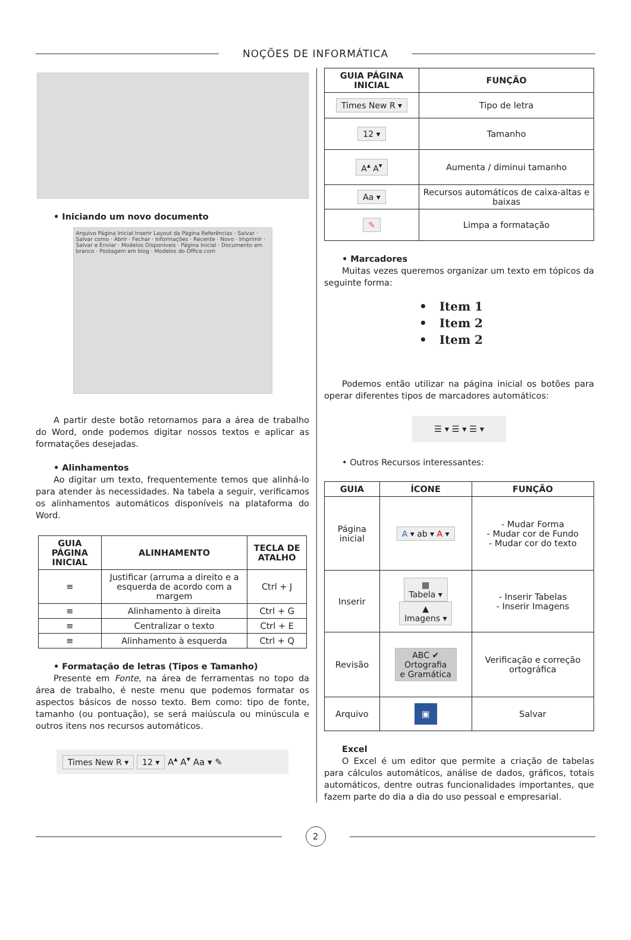NOÇÕES DE INFORMÁTICA
• Iniciando um novo documento
Arquivo Página Inicial Inserir Layout da Página Referências · Salvar · Salvar como · Abrir · Fechar · Informações · Recente · Novo · Imprimir · Salvar e Enviar · Modelos Disponíveis · Página Inicial · Documento em branco · Postagem em blog · Modelos do Office.com
A partir deste botão retornamos para a área de trabalho do Word, onde podemos digitar nossos textos e aplicar as formatações desejadas.
• Alinhamentos
Ao digitar um texto, frequentemente temos que alinhá-lo para atender às necessidades. Na tabela a seguir, verificamos os alinhamentos automáticos disponíveis na plataforma do Word.
| GUIA PÁGINA INICIAL | ALINHAMENTO | TECLA DE ATALHO |
| --- | --- | --- |
| ≡ | Justificar (arruma a direito e a esquerda de acordo com a margem | Ctrl + J |
| ≡ | Alinhamento à direita | Ctrl + G |
| ≡ | Centralizar o texto | Ctrl + E |
| ≡ | Alinhamento à esquerda | Ctrl + Q |
• Formatação de letras (Tipos e Tamanho)
Presente em Fonte, na área de ferramentas no topo da área de trabalho, é neste menu que podemos formatar os aspectos básicos de nosso texto. Bem como: tipo de fonte, tamanho (ou pontuação), se será maiúscula ou minúscula e outros itens nos recursos automáticos.
Times New R ▾ 12 ▾ A<sup>▴</sup> A<sup>▾</sup> Aa ▾ ✎
| GUIA PÁGINA INICIAL | FUNÇÃO |
| --- | --- |
| Times New R ▾ | Tipo de letra |
| 12 ▾ | Tamanho |
| A<sup>▴</sup> A<sup>▾</sup> | Aumenta / diminui tamanho |
| Aa ▾ | Recursos automáticos de caixa-altas e baixas |
| ✎ | Limpa a formatação |
• Marcadores
Muitas vezes queremos organizar um texto em tópicos da seguinte forma:
• Item 1
• Item 2
• Item 2
Podemos então utilizar na página inicial os botões para operar diferentes tipos de marcadores automáticos:
☰ ▾ ☰ ▾ ☰ ▾
• Outros Recursos interessantes:
| GUIA | ÍCONE | FUNÇÃO |
| --- | --- | --- |
| Página inicial | A ▾ ab ▾ A ▾ | - Mudar Forma - Mudar cor de Fundo - Mudar cor do texto |
| Inserir | ▦ Tabela ▾ ▲ Imagens ▾ | - Inserir Tabelas - Inserir Imagens |
| Revisão | ABC ✔ Ortografia e Gramática | Verificação e correção ortográfica |
| Arquivo | ▣ | Salvar |
Excel
O Excel é um editor que permite a criação de tabelas para cálculos automáticos, análise de dados, gráficos, totais automáticos, dentre outras funcionalidades importantes, que fazem parte do dia a dia do uso pessoal e empresarial.
2